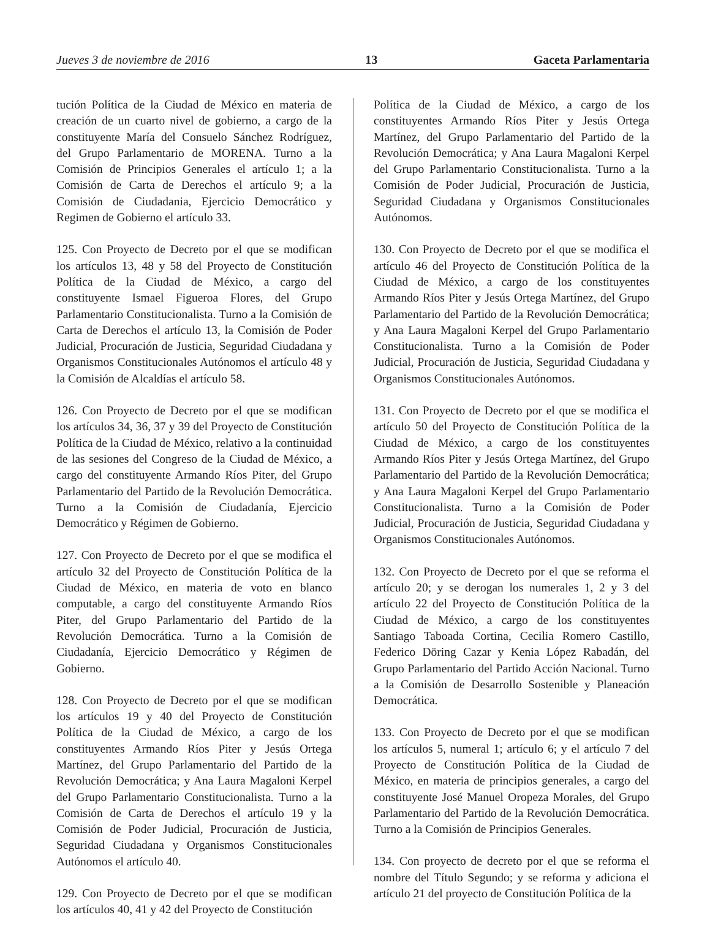Jueves 3 de noviembre de 2016 13 Gaceta Parlamentaria
tución Política de la Ciudad de México en materia de creación de un cuarto nivel de gobierno, a cargo de la constituyente María del Consuelo Sánchez Rodríguez, del Grupo Parlamentario de MORENA. Turno a la Comisión de Principios Generales el artículo 1; a la Comisión de Carta de Derechos el artículo 9; a la Comisión de Ciudadania, Ejercicio Democrático y Regimen de Gobierno el artículo 33.
125. Con Proyecto de Decreto por el que se modifican los artículos 13, 48 y 58 del Proyecto de Constitución Política de la Ciudad de México, a cargo del constituyente Ismael Figueroa Flores, del Grupo Parlamentario Constitucionalista. Turno a la Comisión de Carta de Derechos el artículo 13, la Comisión de Poder Judicial, Procuración de Justicia, Seguridad Ciudadana y Organismos Constitucionales Autónomos el artículo 48 y la Comisión de Alcaldías el artículo 58.
126. Con Proyecto de Decreto por el que se modifican los artículos 34, 36, 37 y 39 del Proyecto de Constitución Política de la Ciudad de México, relativo a la continuidad de las sesiones del Congreso de la Ciudad de México, a cargo del constituyente Armando Ríos Piter, del Grupo Parlamentario del Partido de la Revolución Democrática. Turno a la Comisión de Ciudadanía, Ejercicio Democrático y Régimen de Gobierno.
127. Con Proyecto de Decreto por el que se modifica el artículo 32 del Proyecto de Constitución Política de la Ciudad de México, en materia de voto en blanco computable, a cargo del constituyente Armando Ríos Piter, del Grupo Parlamentario del Partido de la Revolución Democrática. Turno a la Comisión de Ciudadanía, Ejercicio Democrático y Régimen de Gobierno.
128. Con Proyecto de Decreto por el que se modifican los artículos 19 y 40 del Proyecto de Constitución Política de la Ciudad de México, a cargo de los constituyentes Armando Ríos Piter y Jesús Ortega Martínez, del Grupo Parlamentario del Partido de la Revolución Democrática; y Ana Laura Magaloni Kerpel del Grupo Parlamentario Constitucionalista. Turno a la Comisión de Carta de Derechos el artículo 19 y la Comisión de Poder Judicial, Procuración de Justicia, Seguridad Ciudadana y Organismos Constitucionales Autónomos el artículo 40.
129. Con Proyecto de Decreto por el que se modifican los artículos 40, 41 y 42 del Proyecto de Constitución
Política de la Ciudad de México, a cargo de los constituyentes Armando Ríos Piter y Jesús Ortega Martínez, del Grupo Parlamentario del Partido de la Revolución Democrática; y Ana Laura Magaloni Kerpel del Grupo Parlamentario Constitucionalista. Turno a la Comisión de Poder Judicial, Procuración de Justicia, Seguridad Ciudadana y Organismos Constitucionales Autónomos.
130. Con Proyecto de Decreto por el que se modifica el artículo 46 del Proyecto de Constitución Política de la Ciudad de México, a cargo de los constituyentes Armando Ríos Piter y Jesús Ortega Martínez, del Grupo Parlamentario del Partido de la Revolución Democrática; y Ana Laura Magaloni Kerpel del Grupo Parlamentario Constitucionalista. Turno a la Comisión de Poder Judicial, Procuración de Justicia, Seguridad Ciudadana y Organismos Constitucionales Autónomos.
131. Con Proyecto de Decreto por el que se modifica el artículo 50 del Proyecto de Constitución Política de la Ciudad de México, a cargo de los constituyentes Armando Ríos Piter y Jesús Ortega Martínez, del Grupo Parlamentario del Partido de la Revolución Democrática; y Ana Laura Magaloni Kerpel del Grupo Parlamentario Constitucionalista. Turno a la Comisión de Poder Judicial, Procuración de Justicia, Seguridad Ciudadana y Organismos Constitucionales Autónomos.
132. Con Proyecto de Decreto por el que se reforma el artículo 20; y se derogan los numerales 1, 2 y 3 del artículo 22 del Proyecto de Constitución Política de la Ciudad de México, a cargo de los constituyentes Santiago Taboada Cortina, Cecilia Romero Castillo, Federico Döring Cazar y Kenia López Rabadán, del Grupo Parlamentario del Partido Acción Nacional. Turno a la Comisión de Desarrollo Sostenible y Planeación Democrática.
133. Con Proyecto de Decreto por el que se modifican los artículos 5, numeral 1; artículo 6; y el artículo 7 del Proyecto de Constitución Política de la Ciudad de México, en materia de principios generales, a cargo del constituyente José Manuel Oropeza Morales, del Grupo Parlamentario del Partido de la Revolución Democrática. Turno a la Comisión de Principios Generales.
134. Con proyecto de decreto por el que se reforma el nombre del Título Segundo; y se reforma y adiciona el artículo 21 del proyecto de Constitución Política de la